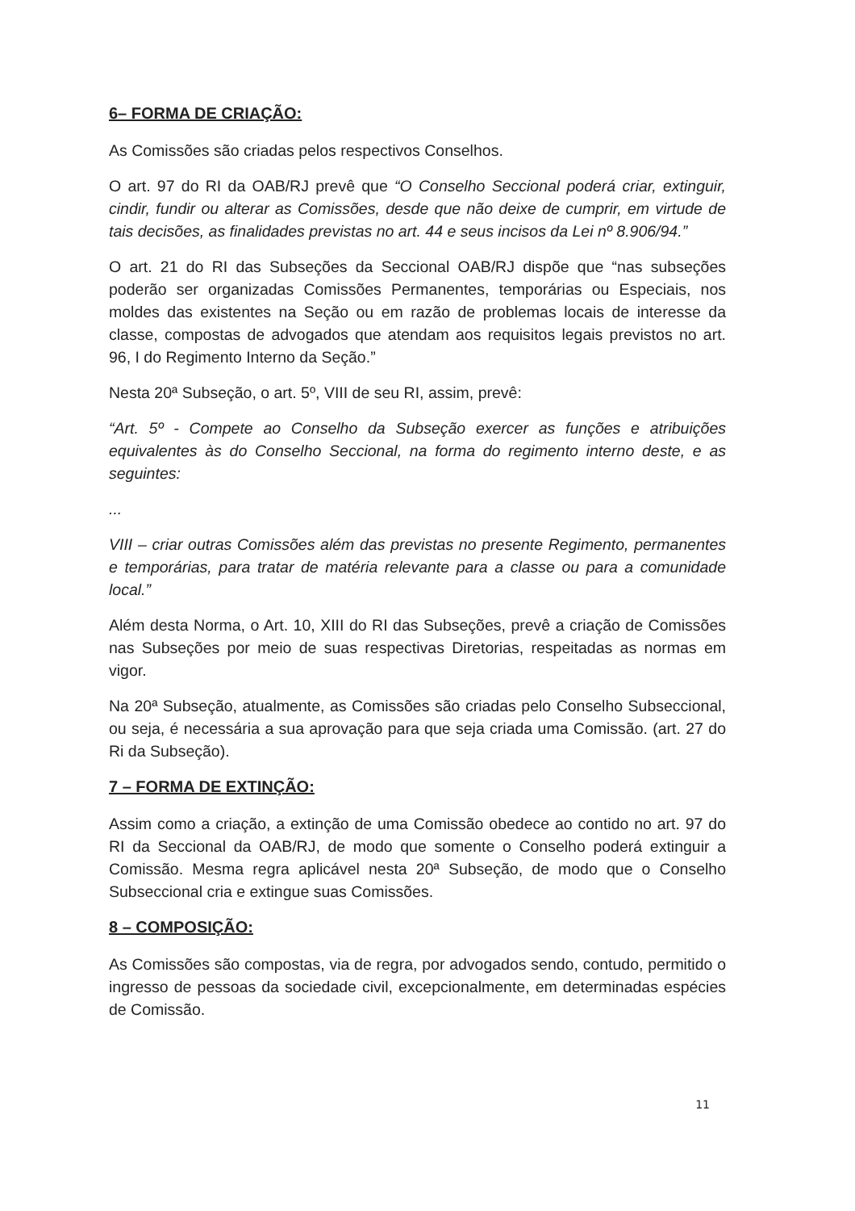6– FORMA DE CRIAÇÃO:
As Comissões são criadas pelos respectivos Conselhos.
O art. 97 do RI da OAB/RJ prevê que “O Conselho Seccional poderá criar, extinguir, cindir, fundir ou alterar as Comissões, desde que não deixe de cumprir, em virtude de tais decisões, as finalidades previstas no art. 44 e seus incisos da Lei nº 8.906/94.”
O art. 21 do RI das Subseções da Seccional OAB/RJ dispõe que “nas subseções poderão ser organizadas Comissões Permanentes, temporárias ou Especiais, nos moldes das existentes na Seção ou em razão de problemas locais de interesse da classe, compostas de advogados que atendam aos requisitos legais previstos no art. 96, I do Regimento Interno da Seção.”
Nesta 20ª Subseção, o art. 5º, VIII de seu RI, assim, prevê:
“Art. 5º - Compete ao Conselho da Subseção exercer as funções e atribuições equivalentes às do Conselho Seccional, na forma do regimento interno deste, e as seguintes:
...
VIII – criar outras Comissões além das previstas no presente Regimento, permanentes e temporárias, para tratar de matéria relevante para a classe ou para a comunidade local.”
Além desta Norma, o Art. 10, XIII do RI das Subseções, prevê a criação de Comissões nas Subseções por meio de suas respectivas Diretorias, respeitadas as normas em vigor.
Na 20ª Subseção, atualmente, as Comissões são criadas pelo Conselho Subseccional, ou seja, é necessária a sua aprovação para que seja criada uma Comissão. (art. 27 do Ri da Subseção).
7 – FORMA DE EXTINÇÃO:
Assim como a criação, a extinção de uma Comissão obedece ao contido no art. 97 do RI da Seccional da OAB/RJ, de modo que somente o Conselho poderá extinguir a Comissão. Mesma regra aplicável nesta 20ª Subseção, de modo que o Conselho Subseccional cria e extingue suas Comissões.
8 – COMPOSIÇÃO:
As Comissões são compostas, via de regra, por advogados sendo, contudo, permitido o ingresso de pessoas da sociedade civil, excepcionalmente, em determinadas espécies de Comissão.
11